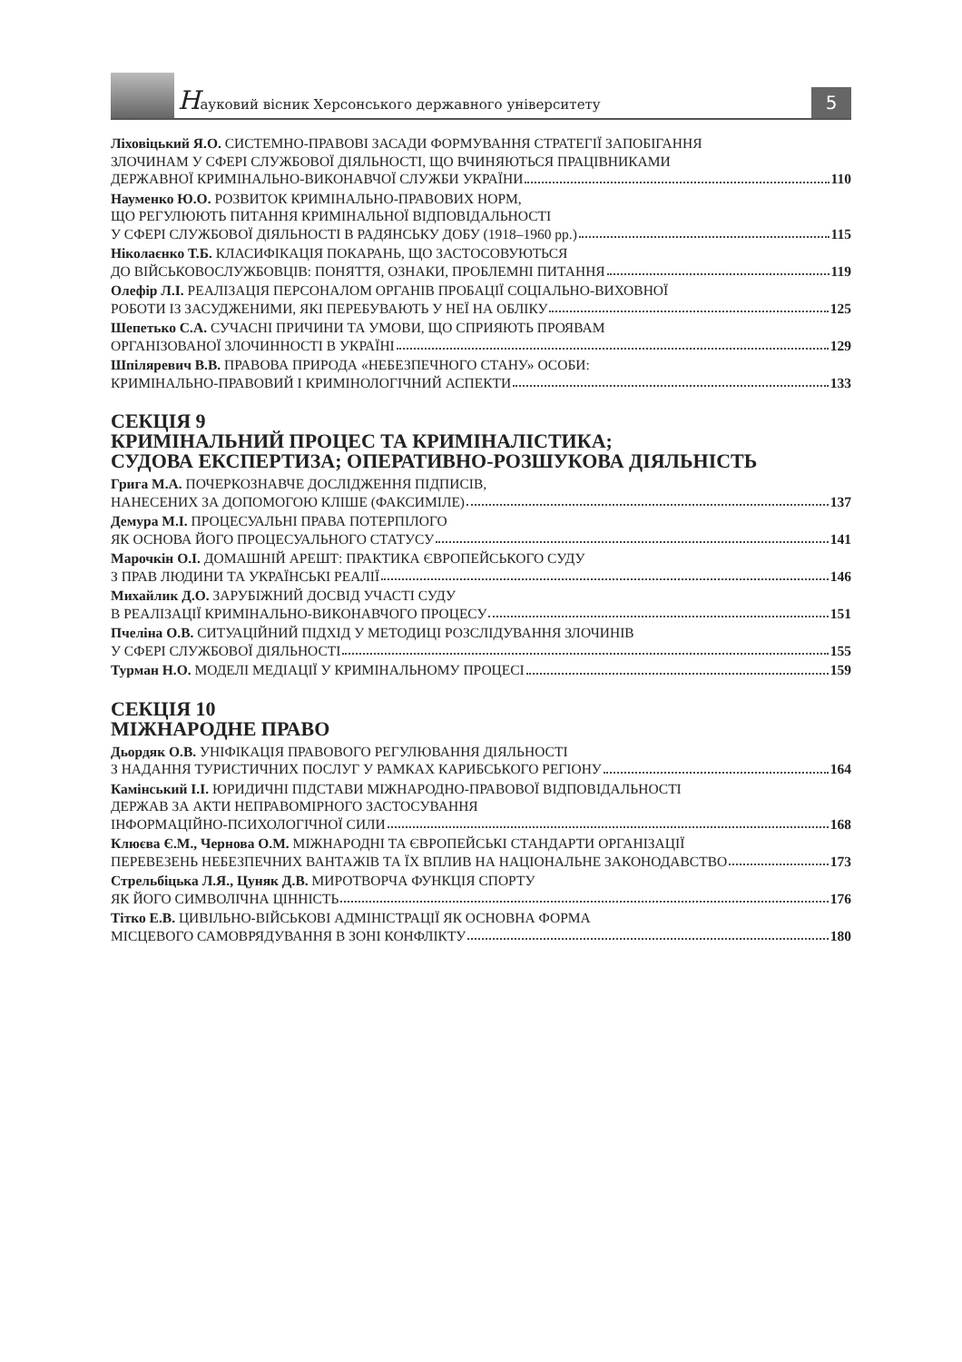Науковий вісник Херсонського державного університету
5
Ліховіцький Я.О. СИСТЕМНО-ПРАВОВІ ЗАСАДИ ФОРМУВАННЯ СТРАТЕГІЇ ЗАПОБІГАННЯ
ЗЛОЧИНАМ У СФЕРІ СЛУЖБОВОЇ ДІЯЛЬНОСТІ, ЩО ВЧИНЯЮТЬСЯ ПРАЦІВНИКАМИ
ДЕРЖАВНОЇ КРИМІНАЛЬНО-ВИКОНАВЧОЇ СЛУЖБИ УКРАЇНИ 110
Науменко Ю.О. РОЗВИТОК КРИМІНАЛЬНО-ПРАВОВИХ НОРМ,
ЩО РЕГУЛЮЮТЬ ПИТАННЯ КРИМІНАЛЬНОЇ ВІДПОВІДАЛЬНОСТІ
У СФЕРІ СЛУЖБОВОЇ ДІЯЛЬНОСТІ В РАДЯНСЬКУ ДОБУ (1918–1960 рр.) 115
Ніколаєнко Т.Б. КЛАСИФІКАЦІЯ ПОКАРАНЬ, ЩО ЗАСТОСОВУЮТЬСЯ
ДО ВІЙСЬКОВОСЛУЖБОВЦІВ: ПОНЯТТЯ, ОЗНАКИ, ПРОБЛЕМНІ ПИТАННЯ 119
Олефір Л.І. РЕАЛІЗАЦІЯ ПЕРСОНАЛОМ ОРГАНІВ ПРОБАЦІЇ СОЦІАЛЬНО-ВИХОВНОЇ
РОБОТИ ІЗ ЗАСУДЖЕНИМИ, ЯКІ ПЕРЕБУВАЮТЬ У НЕЇ НА ОБЛІКУ 125
Шепетько С.А. СУЧАСНІ ПРИЧИНИ ТА УМОВИ, ЩО СПРИЯЮТЬ ПРОЯВАМ
ОРГАНІЗОВАНОЇ ЗЛОЧИННОСТІ В УКРАЇНІ 129
Шпіляревич В.В. ПРАВОВА ПРИРОДА «НЕБЕЗПЕЧНОГО СТАНУ» ОСОБИ:
КРИМІНАЛЬНО-ПРАВОВИЙ І КРИМІНОЛОГІЧНИЙ АСПЕКТИ 133
СЕКЦІЯ 9
КРИМІНАЛЬНИЙ ПРОЦЕС ТА КРИМІНАЛІСТИКА;
СУДОВА ЕКСПЕРТИЗА; ОПЕРАТИВНО-РОЗШУКОВА ДІЯЛЬНІСТЬ
Грига М.А. ПОЧЕРКОЗНАВЧЕ ДОСЛІДЖЕННЯ ПІДПИСІВ,
НАНЕСЕНИХ ЗА ДОПОМОГОЮ КЛІШЕ (ФАКСИМІЛЕ) 137
Демура М.І. ПРОЦЕСУАЛЬНІ ПРАВА ПОТЕРПІЛОГО
ЯК ОСНОВА ЙОГО ПРОЦЕСУАЛЬНОГО СТАТУСУ 141
Марочкін О.І. ДОМАШНІЙ АРЕШТ: ПРАКТИКА ЄВРОПЕЙСЬКОГО СУДУ
З ПРАВ ЛЮДИНИ ТА УКРАЇНСЬКІ РЕАЛІЇ 146
Михайлик Д.О. ЗАРУБІЖНИЙ ДОСВІД УЧАСТІ СУДУ
В РЕАЛІЗАЦІЇ КРИМІНАЛЬНО-ВИКОНАВЧОГО ПРОЦЕСУ 151
Пчеліна О.В. СИТУАЦІЙНИЙ ПІДХІД У МЕТОДИЦІ РОЗСЛІДУВАННЯ ЗЛОЧИНІВ
У СФЕРІ СЛУЖБОВОЇ ДІЯЛЬНОСТІ 155
Турман Н.О. МОДЕЛІ МЕДІАЦІЇ У КРИМІНАЛЬНОМУ ПРОЦЕСІ 159
СЕКЦІЯ 10
МІЖНАРОДНЕ ПРАВО
Дьордяк О.В. УНІФІКАЦІЯ ПРАВОВОГО РЕГУЛЮВАННЯ ДІЯЛЬНОСТІ
З НАДАННЯ ТУРИСТИЧНИХ ПОСЛУГ У РАМКАХ КАРИБСЬКОГО РЕГІОНУ 164
Камінський І.І. ЮРИДИЧНІ ПІДСТАВИ МІЖНАРОДНО-ПРАВОВОЇ ВІДПОВІДАЛЬНОСТІ
ДЕРЖАВ ЗА АКТИ НЕПРАВОМІРНОГО ЗАСТОСУВАННЯ
ІНФОРМАЦІЙНО-ПСИХОЛОГІЧНОЇ СИЛИ 168
Клюєва Є.М., Чернова О.М. МІЖНАРОДНІ ТА ЄВРОПЕЙСЬКІ СТАНДАРТИ ОРГАНІЗАЦІЇ
ПЕРЕВЕЗЕНЬ НЕБЕЗПЕЧНИХ ВАНТАЖІВ ТА ЇХ ВПЛИВ НА НАЦІОНАЛЬНЕ ЗАКОНОДАВСТВО 173
Стрельбіцька Л.Я., Цуняк Д.В. МИРОТВОРЧА ФУНКЦІЯ СПОРТУ
ЯК ЙОГО СИМВОЛІЧНА ЦІННІСТЬ 176
Тітко Е.В. ЦИВІЛЬНО-ВІЙСЬКОВІ АДМІНІСТРАЦІЇ ЯК ОСНОВНА ФОРМА
МІСЦЕВОГО САМОВРЯДУВАННЯ В ЗОНІ КОНФЛІКТУ 180